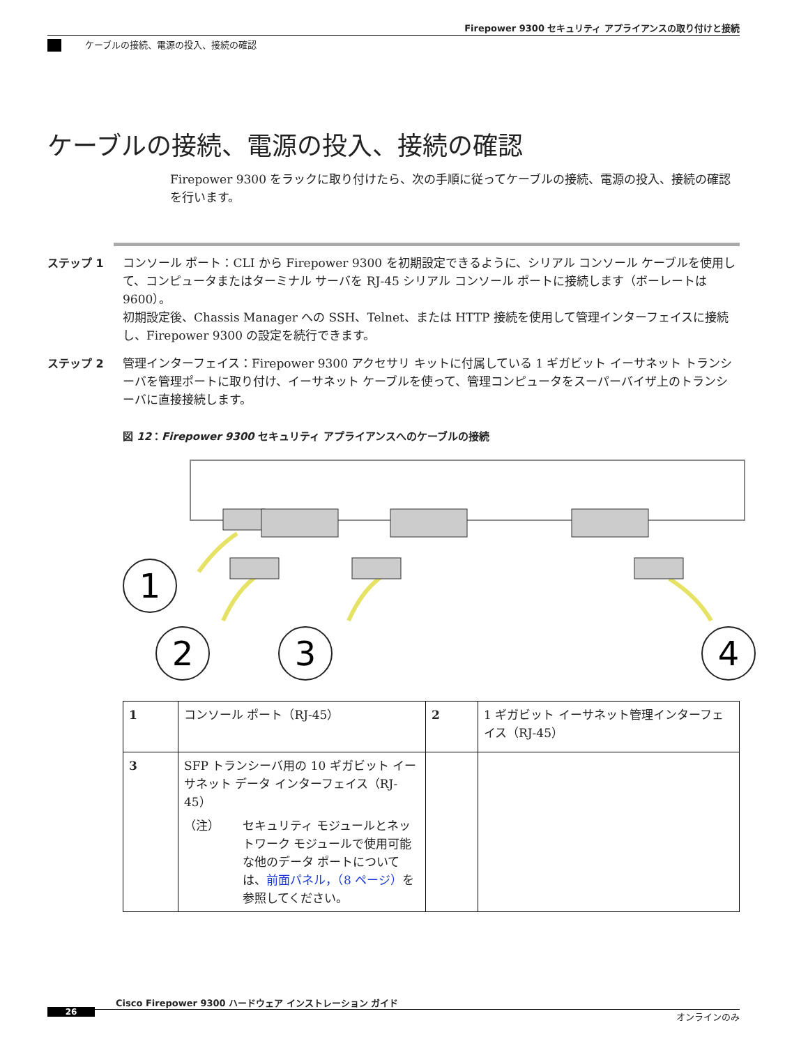Firepower 9300 セキュリティ アプライアンスの取り付けと接続
ケーブルの接続、電源の投入、接続の確認
ケーブルの接続、電源の投入、接続の確認
Firepower 9300 をラックに取り付けたら、次の手順に従ってケーブルの接続、電源の投入、接続の確認を行います。
ステップ 1 コンソール ポート：CLI から Firepower 9300 を初期設定できるように、シリアル コンソール ケーブルを使用して、コンピュータまたはターミナル サーバを RJ-45 シリアル コンソール ポートに接続します（ボーレートは 9600）。
初期設定後、Chassis Manager への SSH、Telnet、または HTTP 接続を使用して管理インターフェイスに接続し、Firepower 9300 の設定を続行できます。
ステップ 2 管理インターフェイス：Firepower 9300 アクセサリ キットに付属している 1 ギガビット イーサネット トランシーバを管理ポートに取り付け、イーサネット ケーブルを使って、管理コンピュータをスーパーバイザ上のトランシーバに直接接続します。
図 12：Firepower 9300 セキュリティ アプライアンスへのケーブルの接続
1
2
3
4
| 1 | コンソール ポート（RJ-45） | 2 | 1 ギガビット イーサネット管理インターフェイス（RJ-45） |
| 3 | SFP トランシーバ用の 10 ギガビット イーサネット データ インターフェイス（RJ-45） （注） セキュリティ モジュールとネットワーク モジュールで使用可能な他のデータ ポートについては、 前面パネル，（8 ページ） を参照してください。 | | |
Cisco Firepower 9300 ハードウェア インストレーション ガイド
26 オンラインのみ